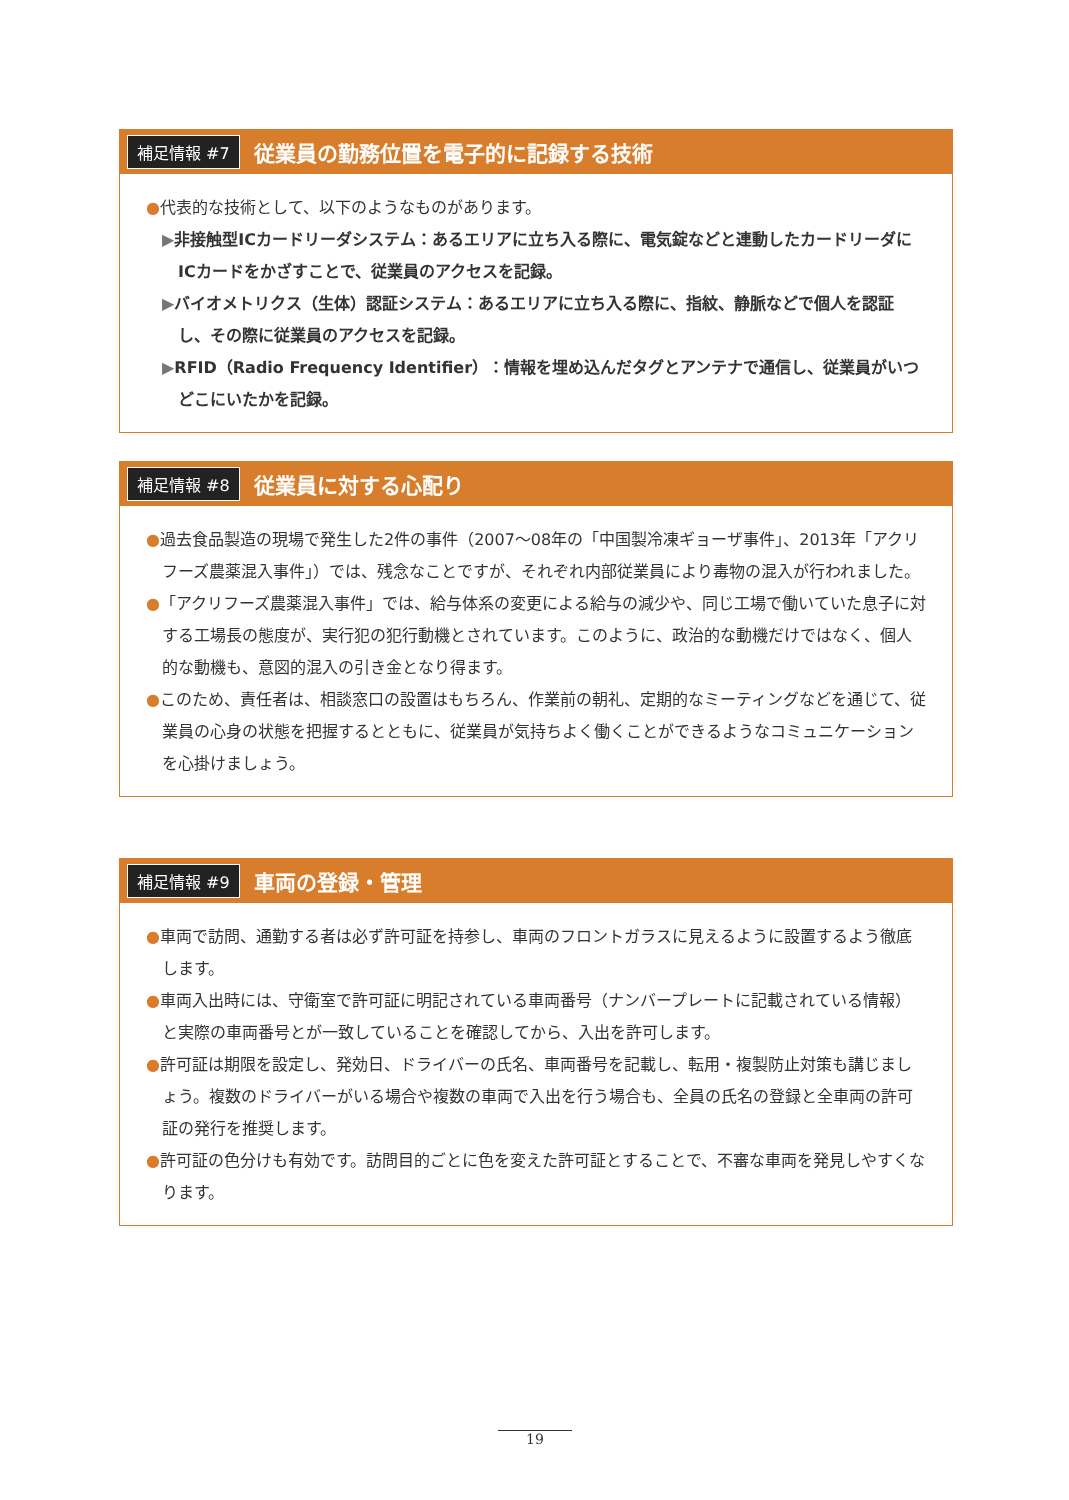補足情報 #7 従業員の勤務位置を電子的に記録する技術
●代表的な技術として、以下のようなものがあります。
▶非接触型ICカードリーダシステム：あるエリアに立ち入る際に、電気錠などと連動したカードリーダにICカードをかざすことで、従業員のアクセスを記録。
▶バイオメトリクス（生体）認証システム：あるエリアに立ち入る際に、指紋、静脈などで個人を認証し、その際に従業員のアクセスを記録。
▶RFID（Radio Frequency Identifier）：情報を埋め込んだタグとアンテナで通信し、従業員がいつどこにいたかを記録。
補足情報 #8 従業員に対する心配り
●過去食品製造の現場で発生した2件の事件（2007～08年の「中国製冷凍ギョーザ事件」、2013年「アクリフーズ農薬混入事件」）では、残念なことですが、それぞれ内部従業員により毒物の混入が行われました。
●「アクリフーズ農薬混入事件」では、給与体系の変更による給与の減少や、同じ工場で働いていた息子に対する工場長の態度が、実行犯の犯行動機とされています。このように、政治的な動機だけではなく、個人的な動機も、意図的混入の引き金となり得ます。
●このため、責任者は、相談窓口の設置はもちろん、作業前の朝礼、定期的なミーティングなどを通じて、従業員の心身の状態を把握するとともに、従業員が気持ちよく働くことができるようなコミュニケーションを心掛けましょう。
補足情報 #9 車両の登録・管理
●車両で訪問、通勤する者は必ず許可証を持参し、車両のフロントガラスに見えるように設置するよう徹底します。
●車両入出時には、守衛室で許可証に明記されている車両番号（ナンバープレートに記載されている情報）と実際の車両番号とが一致していることを確認してから、入出を許可します。
●許可証は期限を設定し、発効日、ドライバーの氏名、車両番号を記載し、転用・複製防止対策も講じましょう。複数のドライバーがいる場合や複数の車両で入出を行う場合も、全員の氏名の登録と全車両の許可証の発行を推奨します。
●許可証の色分けも有効です。訪問目的ごとに色を変えた許可証とすることで、不審な車両を発見しやすくなります。
19